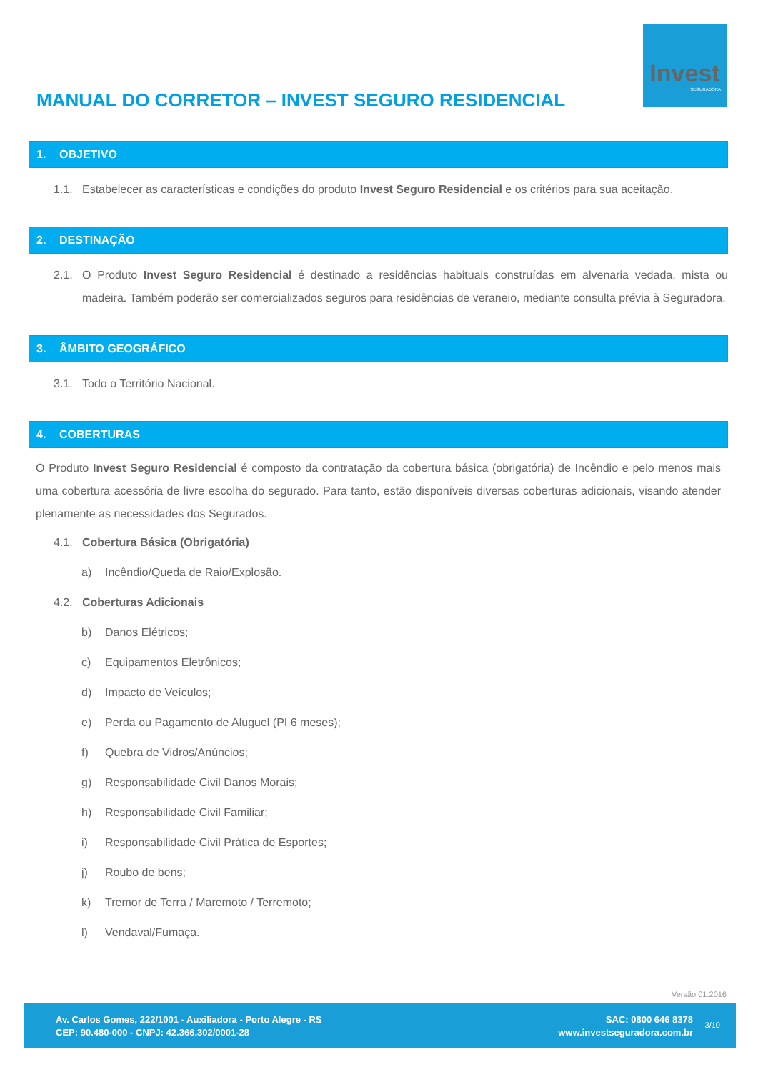Invest
SEGURADORA
MANUAL DO CORRETOR – INVEST SEGURO RESIDENCIAL
1. OBJETIVO
1.1. Estabelecer as características e condições do produto Invest Seguro Residencial e os critérios para sua aceitação.
2. DESTINAÇÃO
2.1. O Produto Invest Seguro Residencial é destinado a residências habituais construídas em alvenaria vedada, mista ou madeira. Também poderão ser comercializados seguros para residências de veraneio, mediante consulta prévia à Seguradora.
3. ÂMBITO GEOGRÁFICO
3.1. Todo o Território Nacional.
4. COBERTURAS
O Produto Invest Seguro Residencial é composto da contratação da cobertura básica (obrigatória) de Incêndio e pelo menos mais uma cobertura acessória de livre escolha do segurado. Para tanto, estão disponíveis diversas coberturas adicionais, visando atender plenamente as necessidades dos Segurados.
4.1. Cobertura Básica (Obrigatória)
a) Incêndio/Queda de Raio/Explosão.
4.2. Coberturas Adicionais
b) Danos Elétricos;
c) Equipamentos Eletrônicos;
d) Impacto de Veículos;
e) Perda ou Pagamento de Aluguel (PI 6 meses);
f) Quebra de Vidros/Anúncios;
g) Responsabilidade Civil Danos Morais;
h) Responsabilidade Civil Familiar;
i) Responsabilidade Civil Prática de Esportes;
j) Roubo de bens;
k) Tremor de Terra / Maremoto / Terremoto;
l) Vendaval/Fumaça.
Versão 01.2016
Av. Carlos Gomes, 222/1001 - Auxiliadora - Porto Alegre - RS
CEP: 90.480-000 - CNPJ: 42.366.302/0001-28
SAC: 0800 646 8378
www.investseguradora.com.br
3/10